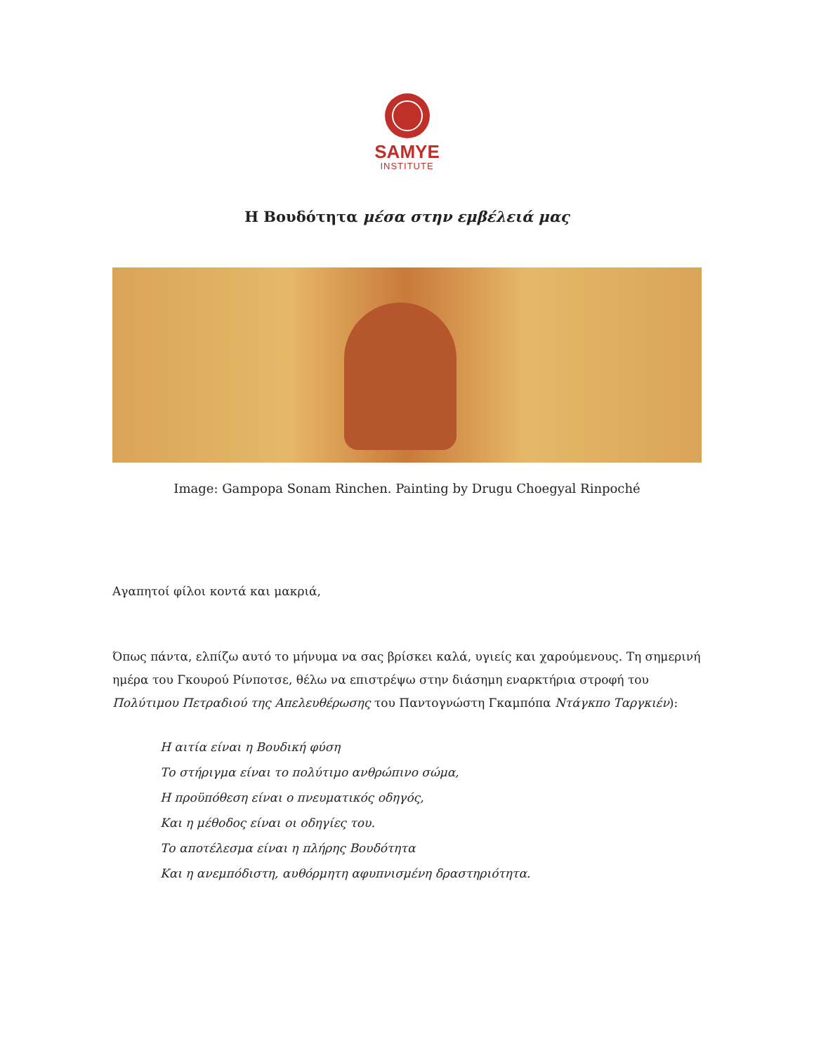SAMYE
INSTITUTE
Η Βουδότητα μέσα στην εμβέλειά μας
Image: Gampopa Sonam Rinchen. Painting by Drugu Choegyal Rinpoché
Αγαπητοί φίλοι κοντά και μακριά,
Όπως πάντα, ελπίζω αυτό το μήνυμα να σας βρίσκει καλά, υγιείς και χαρούμενους. Τη σημερινή ημέρα του Γκουρού Ρίνποτσε, θέλω να επιστρέψω στην διάσημη εναρκτήρια στροφή του Πολύτιμου Πετραδιού της Απελευθέρωσης του Παντογνώστη Γκαμπόπα Ντάγκπο Ταργκιέν):
Η αιτία είναι η Βουδική φύση
Το στήριγμα είναι το πολύτιμο ανθρώπινο σώμα,
Η προϋπόθεση είναι ο πνευματικός οδηγός,
Και η μέθοδος είναι οι οδηγίες του.
Το αποτέλεσμα είναι η πλήρης Βουδότητα
Και η ανεμπόδιστη, αυθόρμητη αφυπνισμένη δραστηριότητα.